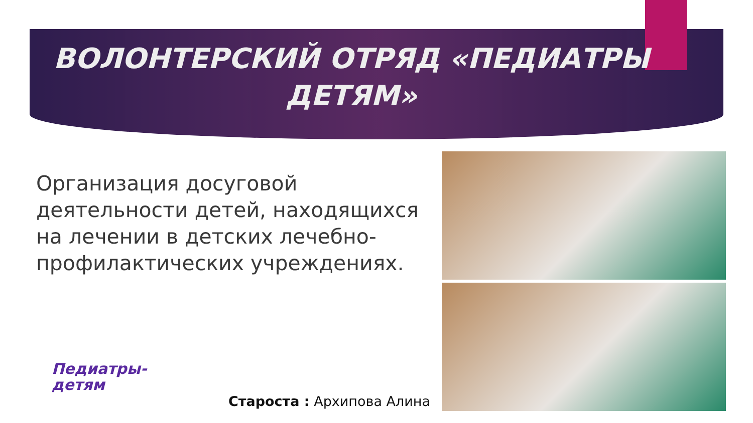ВОЛОНТЕРСКИЙ ОТРЯД «ПЕДИАТРЫ
ДЕТЯМ»
Организация досуговой деятельности детей, находящихся на лечении в детских лечебно-профилактических учреждениях.
Педиатры-
детям
Староста : Архипова Алина